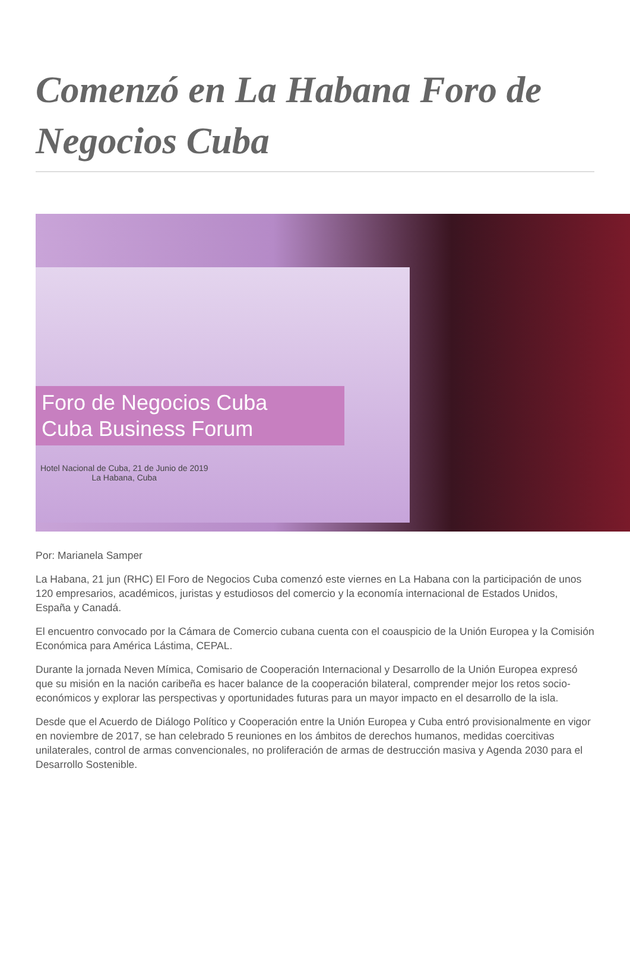Comenzó en La Habana Foro de Negocios Cuba
Foro de Negocios Cuba
Cuba Business Forum
Hotel Nacional de Cuba, 21 de Junio de 2019
La Habana, Cuba
Por: Marianela Samper
La Habana, 21 jun (RHC) El Foro de Negocios Cuba comenzó este viernes en La Habana con la participación de unos 120 empresarios, académicos, juristas y estudiosos del comercio y la economía internacional de Estados Unidos, España y Canadá.
El encuentro convocado por la Cámara de Comercio cubana cuenta con el coauspicio de la Unión Europea y la Comisión Económica para América Lástima, CEPAL.
Durante la jornada Neven Mímica, Comisario de Cooperación Internacional y Desarrollo de la Unión Europea expresó que su misión en la nación caribeña es hacer balance de la cooperación bilateral, comprender mejor los retos socio-económicos y explorar las perspectivas y oportunidades futuras para un mayor impacto en el desarrollo de la isla.
Desde que el Acuerdo de Diálogo Político y Cooperación entre la Unión Europea y Cuba entró provisionalmente en vigor en noviembre de 2017, se han celebrado 5 reuniones en los ámbitos de derechos humanos, medidas coercitivas unilaterales, control de armas convencionales, no proliferación de armas de destrucción masiva y Agenda 2030 para el Desarrollo Sostenible.